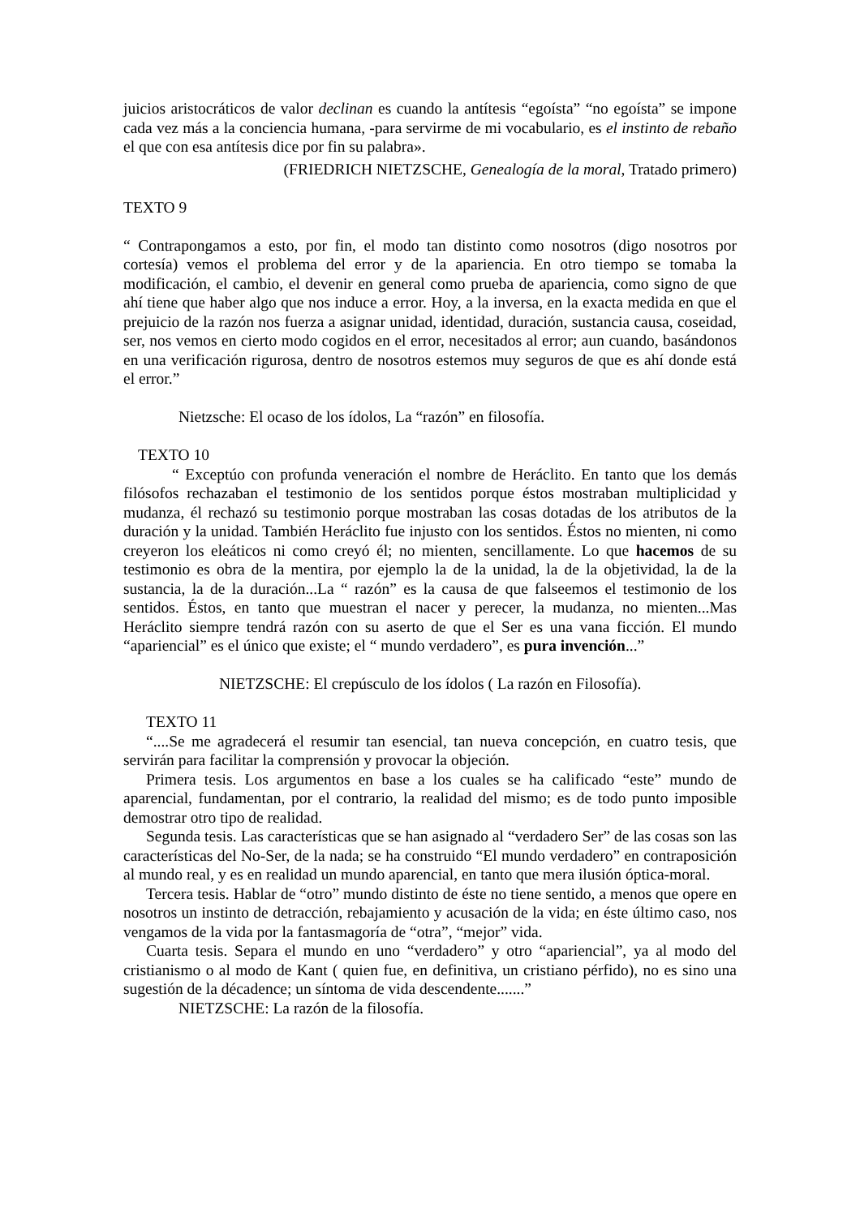juicios aristocráticos de valor declinan es cuando la antítesis “egoísta” “no egoísta” se impone cada vez más a la conciencia humana, -para servirme de mi vocabulario, es el instinto de rebaño el que con esa antítesis dice por fin su palabra».
(FRIEDRICH NIETZSCHE, Genealogía de la moral, Tratado primero)
TEXTO 9
“ Contrapongamos a esto, por fin, el modo tan distinto como nosotros (digo nosotros por cortesía) vemos el problema del error y de la apariencia. En otro tiempo se tomaba la modificación, el cambio, el devenir en general como prueba de apariencia, como signo de que ahí tiene que haber algo que nos induce a error. Hoy, a la inversa, en la exacta medida en que el prejuicio de la razón nos fuerza a asignar unidad, identidad, duración, sustancia causa, coseidad, ser, nos vemos en cierto modo cogidos en el error, necesitados al error; aun cuando, basándonos en una verificación rigurosa, dentro de nosotros estemos muy seguros de que es ahí donde está el error.”
Nietzsche: El ocaso de los ídolos, La “razón” en filosofía.
TEXTO 10
“ Exceptúo con profunda veneración el nombre de Heráclito. En tanto que los demás filósofos rechazaban el testimonio de los sentidos porque éstos mostraban multiplicidad y mudanza, él rechazó su testimonio porque mostraban las cosas dotadas de los atributos de la duración y la unidad. También Heráclito fue injusto con los sentidos. Éstos no mienten, ni como creyeron los eleáticos ni como creyó él; no mienten, sencillamente. Lo que hacemos de su testimonio es obra de la mentira, por ejemplo la de la unidad, la de la objetividad, la de la sustancia, la de la duración...La “ razón” es la causa de que falseemos el testimonio de los sentidos. Éstos, en tanto que muestran el nacer y perecer, la mudanza, no mienten...Mas Heráclito siempre tendrá razón con su aserto de que el Ser es una vana ficción. El mundo “apariencial” es el único que existe; el “ mundo verdadero”, es pura invención...”
NIETZSCHE: El crepúsculo de los ídolos ( La razón en Filosofía).
TEXTO 11
“....Se me agradecerá el resumir tan esencial, tan nueva concepción, en cuatro tesis, que servirán para facilitar la comprensión y provocar la objeción.
Primera tesis. Los argumentos en base a los cuales se ha calificado “este” mundo de aparencial, fundamentan, por el contrario, la realidad del mismo; es de todo punto imposible demostrar otro tipo de realidad.
Segunda tesis. Las características que se han asignado al “verdadero Ser” de las cosas son las características del No-Ser, de la nada; se ha construido “El mundo verdadero” en contraposición al mundo real, y es en realidad un mundo aparencial, en tanto que mera ilusión óptica-moral.
Tercera tesis. Hablar de “otro” mundo distinto de éste no tiene sentido, a menos que opere en nosotros un instinto de detracción, rebajamiento y acusación de la vida; en éste último caso, nos vengamos de la vida por la fantasmagoría de “otra”, “mejor” vida.
Cuarta tesis. Separa el mundo en uno “verdadero” y otro “apariencial”, ya al modo del cristianismo o al modo de Kant ( quien fue, en definitiva, un cristiano pérfido), no es sino una sugestión de la décadence; un síntoma de vida descendente.......”
NIETZSCHE: La razón de la filosofía.